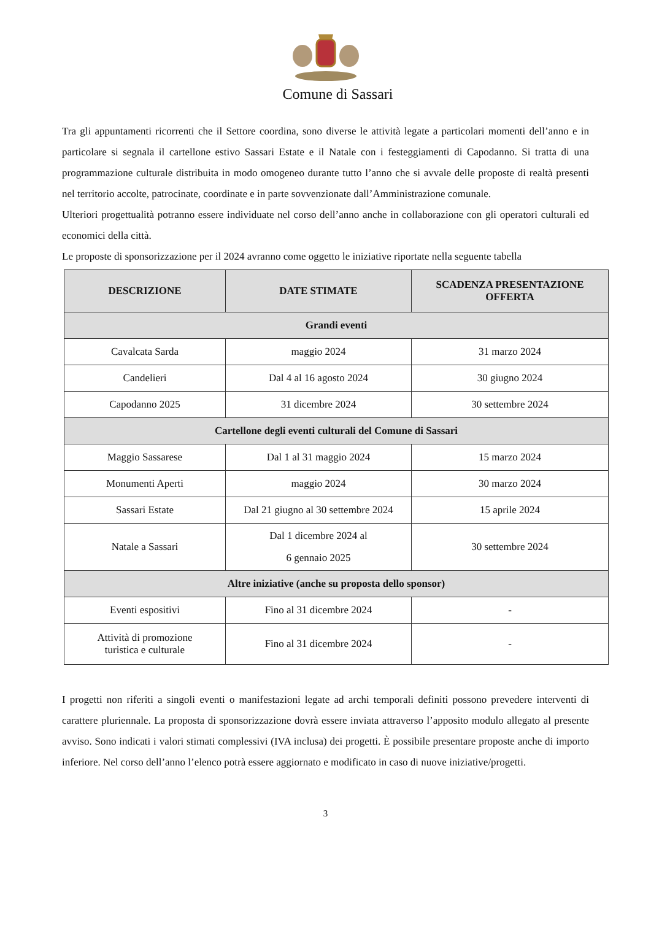Comune di Sassari
Tra gli appuntamenti ricorrenti che il Settore coordina, sono diverse le attività legate a particolari momenti dell’anno e in particolare si segnala il cartellone estivo Sassari Estate e il Natale con i festeggiamenti di Capodanno. Si tratta di una programmazione culturale distribuita in modo omogeneo durante tutto l’anno che si avvale delle proposte di realtà presenti nel territorio accolte, patrocinate, coordinate e in parte sovvenzionate dall’Amministrazione comunale.
Ulteriori progettualità potranno essere individuate nel corso dell’anno anche in collaborazione con gli operatori culturali ed economici della città.
Le proposte di sponsorizzazione per il 2024 avranno come oggetto le iniziative riportate nella seguente tabella
| DESCRIZIONE | DATE STIMATE | SCADENZA PRESENTAZIONE OFFERTA |
| --- | --- | --- |
| Grandi eventi | | |
| Cavalcata Sarda | maggio 2024 | 31 marzo 2024 |
| Candelieri | Dal 4 al 16 agosto 2024 | 30 giugno 2024 |
| Capodanno 2025 | 31 dicembre 2024 | 30 settembre 2024 |
| Cartellone degli eventi culturali del Comune di Sassari | | |
| Maggio Sassarese | Dal 1 al 31 maggio 2024 | 15 marzo 2024 |
| Monumenti Aperti | maggio 2024 | 30 marzo 2024 |
| Sassari Estate | Dal 21 giugno al 30 settembre 2024 | 15 aprile 2024 |
| Natale a Sassari | Dal 1 dicembre 2024 al 6 gennaio 2025 | 30 settembre 2024 |
| Altre iniziative (anche su proposta dello sponsor) | | |
| Eventi espositivi | Fino al 31 dicembre 2024 | - |
| Attività di promozione turistica e culturale | Fino al 31 dicembre 2024 | - |
I progetti non riferiti a singoli eventi o manifestazioni legate ad archi temporali definiti possono prevedere interventi di carattere pluriennale. La proposta di sponsorizzazione dovrà essere inviata attraverso l’apposito modulo allegato al presente avviso. Sono indicati i valori stimati complessivi (IVA inclusa) dei progetti. È possibile presentare proposte anche di importo inferiore. Nel corso dell’anno l’elenco potrà essere aggiornato e modificato in caso di nuove iniziative/progetti.
3